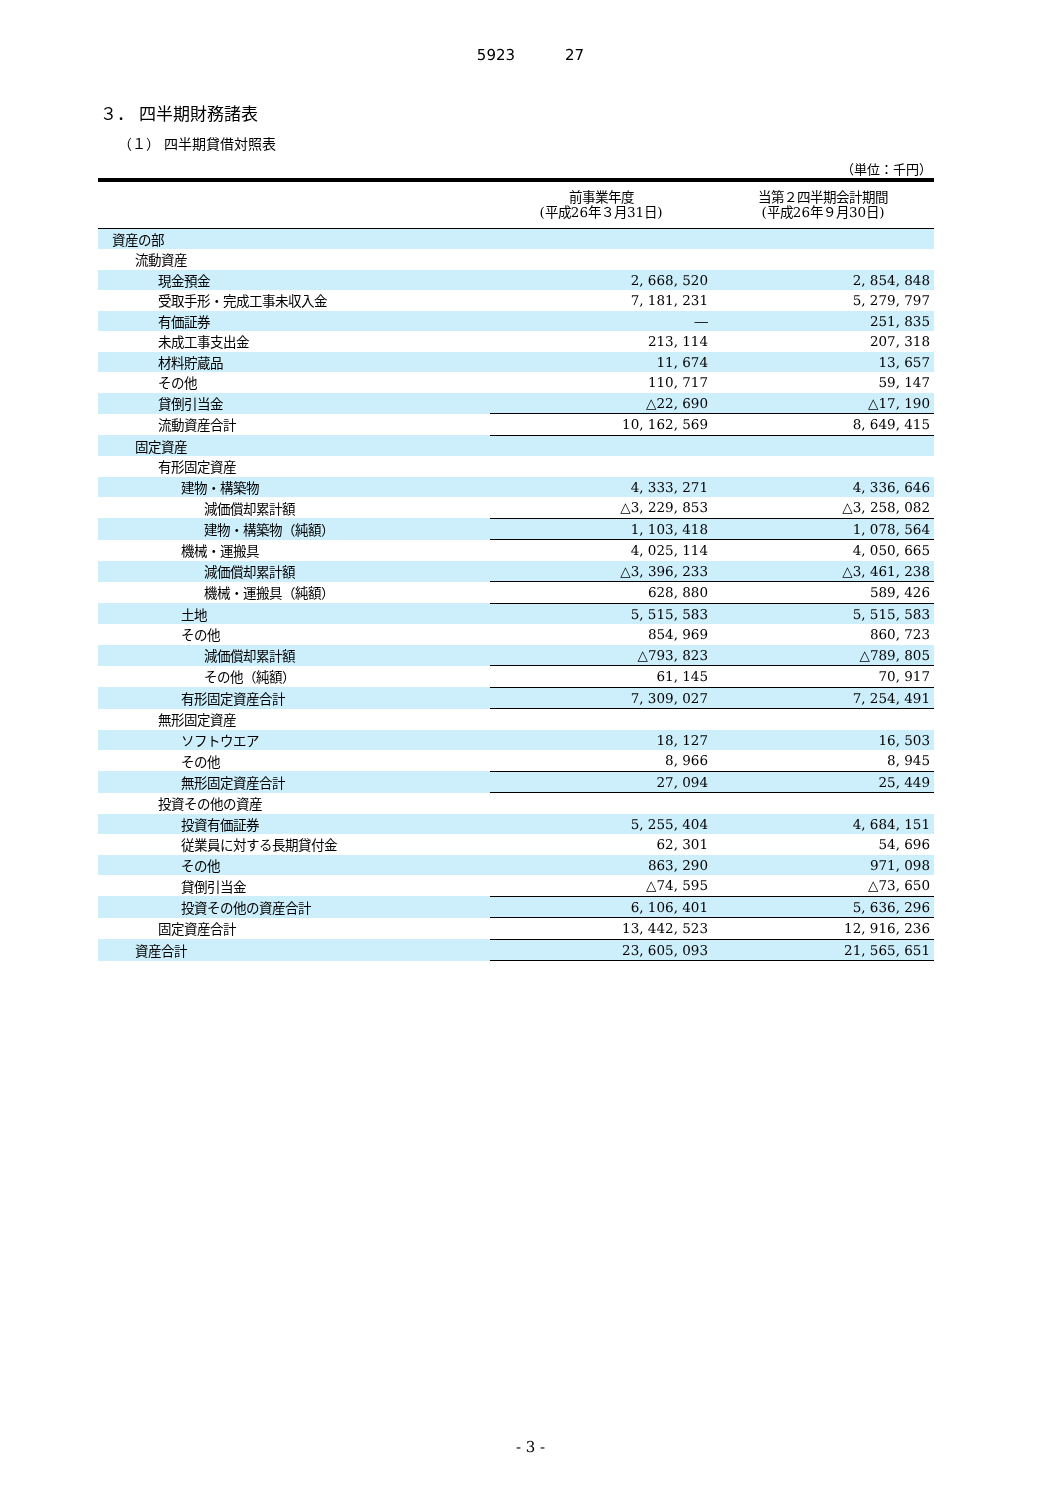5923 27
３． 四半期財務諸表
（１） 四半期貸借対照表
（単位：千円）
| | 前事業年度 (平成26年３月31日) | 当第２四半期会計期間 (平成26年９月30日) |
| --- | --- | --- |
| 資産の部 | | |
| 流動資産 | | |
| 現金預金 | 2, 668, 520 | 2, 854, 848 |
| 受取手形・完成工事未収入金 | 7, 181, 231 | 5, 279, 797 |
| 有価証券 | ― | 251, 835 |
| 未成工事支出金 | 213, 114 | 207, 318 |
| 材料貯蔵品 | 11, 674 | 13, 657 |
| その他 | 110, 717 | 59, 147 |
| 貸倒引当金 | △22, 690 | △17, 190 |
| 流動資産合計 | 10, 162, 569 | 8, 649, 415 |
| 固定資産 | | |
| 有形固定資産 | | |
| 建物・構築物 | 4, 333, 271 | 4, 336, 646 |
| 減価償却累計額 | △3, 229, 853 | △3, 258, 082 |
| 建物・構築物（純額） | 1, 103, 418 | 1, 078, 564 |
| 機械・運搬具 | 4, 025, 114 | 4, 050, 665 |
| 減価償却累計額 | △3, 396, 233 | △3, 461, 238 |
| 機械・運搬具（純額） | 628, 880 | 589, 426 |
| 土地 | 5, 515, 583 | 5, 515, 583 |
| その他 | 854, 969 | 860, 723 |
| 減価償却累計額 | △793, 823 | △789, 805 |
| その他（純額） | 61, 145 | 70, 917 |
| 有形固定資産合計 | 7, 309, 027 | 7, 254, 491 |
| 無形固定資産 | | |
| ソフトウエア | 18, 127 | 16, 503 |
| その他 | 8, 966 | 8, 945 |
| 無形固定資産合計 | 27, 094 | 25, 449 |
| 投資その他の資産 | | |
| 投資有価証券 | 5, 255, 404 | 4, 684, 151 |
| 従業員に対する長期貸付金 | 62, 301 | 54, 696 |
| その他 | 863, 290 | 971, 098 |
| 貸倒引当金 | △74, 595 | △73, 650 |
| 投資その他の資産合計 | 6, 106, 401 | 5, 636, 296 |
| 固定資産合計 | 13, 442, 523 | 12, 916, 236 |
| 資産合計 | 23, 605, 093 | 21, 565, 651 |
- 3 -